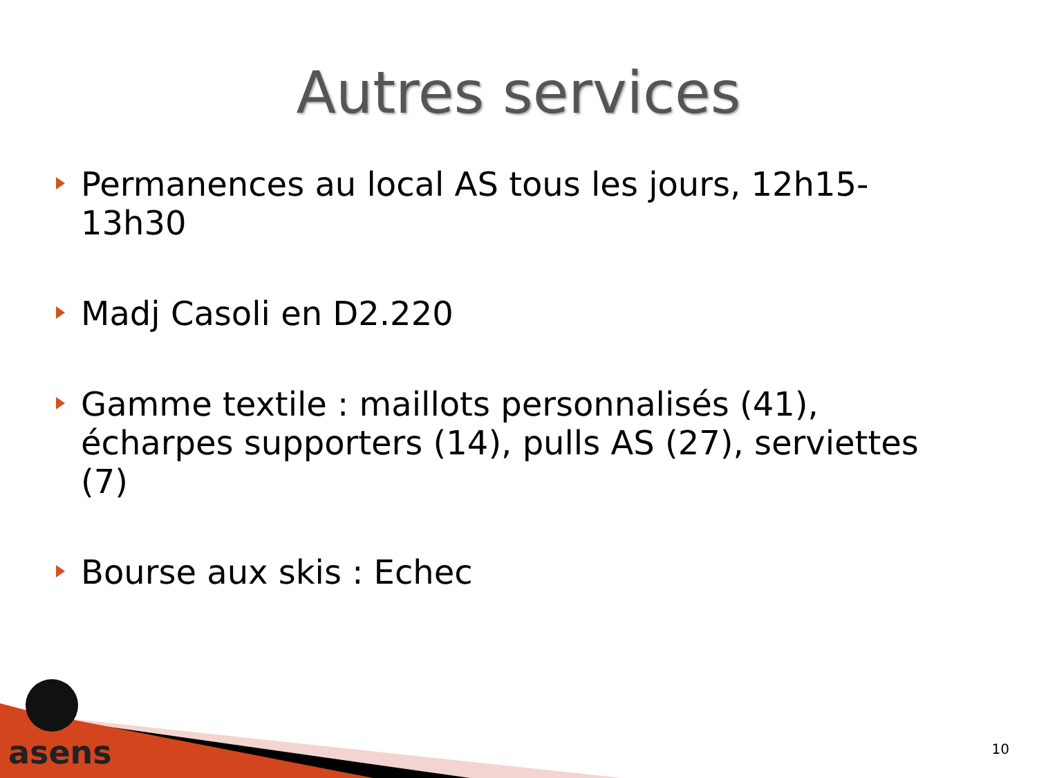Autres services
Permanences au local AS tous les jours, 12h15-13h30
Madj Casoli en D2.220
Gamme textile : maillots personnalisés (41), écharpes supporters (14), pulls AS (27), serviettes (7)
Bourse aux skis : Echec
asens 10